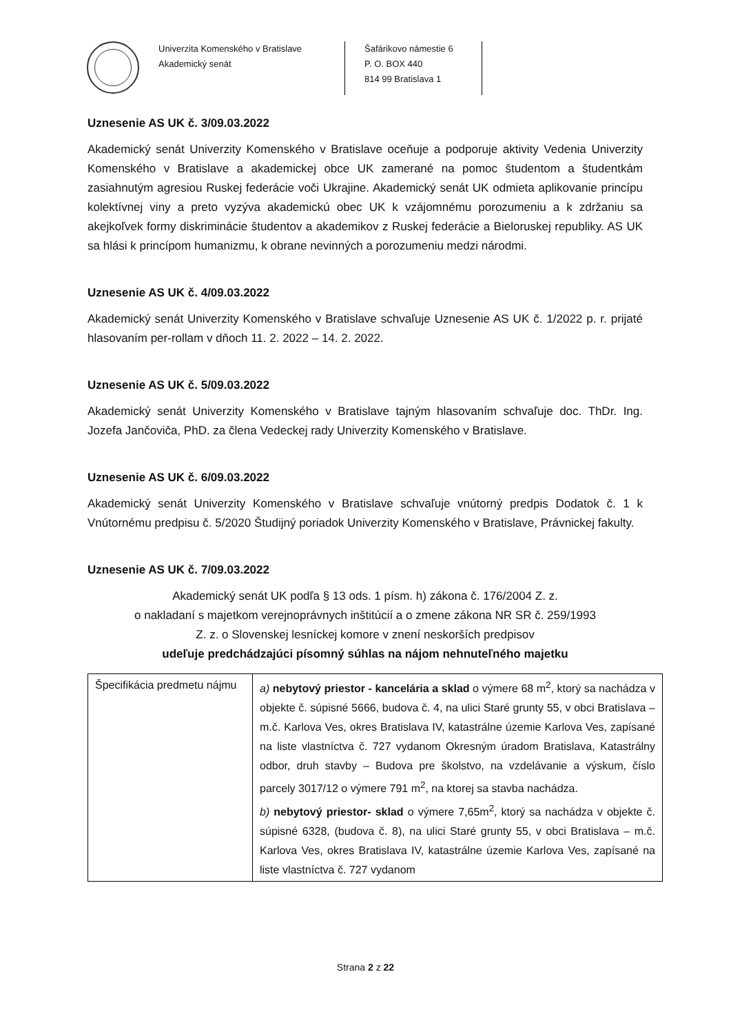Univerzita Komenského v Bratislave
Akademický senát
Šafárikovo námestie 6
P. O. BOX 440
814 99 Bratislava 1
Uznesenie AS UK č. 3/09.03.2022
Akademický senát Univerzity Komenského v Bratislave oceňuje a podporuje aktivity Vedenia Univerzity Komenského v Bratislave a akademickej obce UK zamerané na pomoc študentom a študentkám zasiahnutým agresiou Ruskej federácie voči Ukrajine. Akademický senát UK odmieta aplikovanie princípu kolektívnej viny a preto vyzýva akademickú obec UK k vzájomnému porozumeniu a k zdržaniu sa akejkoľvek formy diskriminácie študentov a akademikov z Ruskej federácie a Bieloruskej republiky. AS UK sa hlási k princípom humanizmu, k obrane nevinných a porozumeniu medzi národmi.
Uznesenie AS UK č. 4/09.03.2022
Akademický senát Univerzity Komenského v Bratislave schvaľuje Uznesenie AS UK č. 1/2022 p. r. prijaté hlasovaním per-rollam v dňoch 11. 2. 2022 – 14. 2. 2022.
Uznesenie AS UK č. 5/09.03.2022
Akademický senát Univerzity Komenského v Bratislave tajným hlasovaním schvaľuje doc. ThDr. Ing. Jozefa Jančoviča, PhD. za člena Vedeckej rady Univerzity Komenského v Bratislave.
Uznesenie AS UK č. 6/09.03.2022
Akademický senát Univerzity Komenského v Bratislave schvaľuje vnútorný predpis Dodatok č. 1 k Vnútornému predpisu č. 5/2020 Študijný poriadok Univerzity Komenského v Bratislave, Právnickej fakulty.
Uznesenie AS UK č. 7/09.03.2022
Akademický senát UK podľa § 13 ods. 1 písm. h) zákona č. 176/2004 Z. z.
o nakladaní s majetkom verejnoprávnych inštitúcií a o zmene zákona NR SR č. 259/1993
Z. z. o Slovenskej lesníckej komore v znení neskorších predpisov
udeľuje predchádzajúci písomný súhlas na nájom nehnuteľného majetku
| Špecifikácia predmetu nájmu | a) nebytový priestor - kancelária a sklad o výmere 68 m<sup>2</sup>, ktorý sa nachádza v objekte č. súpisné 5666, budova č. 4, na ulici Staré grunty 55, v obci Bratislava – m.č. Karlova Ves, okres Bratislava IV, katastrálne územie Karlova Ves, zapísané na liste vlastníctva č. 727 vydanom Okresným úradom Bratislava, Katastrálny odbor, druh stavby – Budova pre školstvo, na vzdelávanie a výskum, číslo parcely 3017/12 o výmere 791 m<sup>2</sup>, na ktorej sa stavba nachádza. b) nebytový priestor- sklad o výmere 7,65m<sup>2</sup>, ktorý sa nachádza v objekte č. súpisné 6328, (budova č. 8), na ulici Staré grunty 55, v obci Bratislava – m.č. Karlova Ves, okres Bratislava IV, katastrálne územie Karlova Ves, zapísané na liste vlastníctva č. 727 vydanom |
Strana 2 z 22